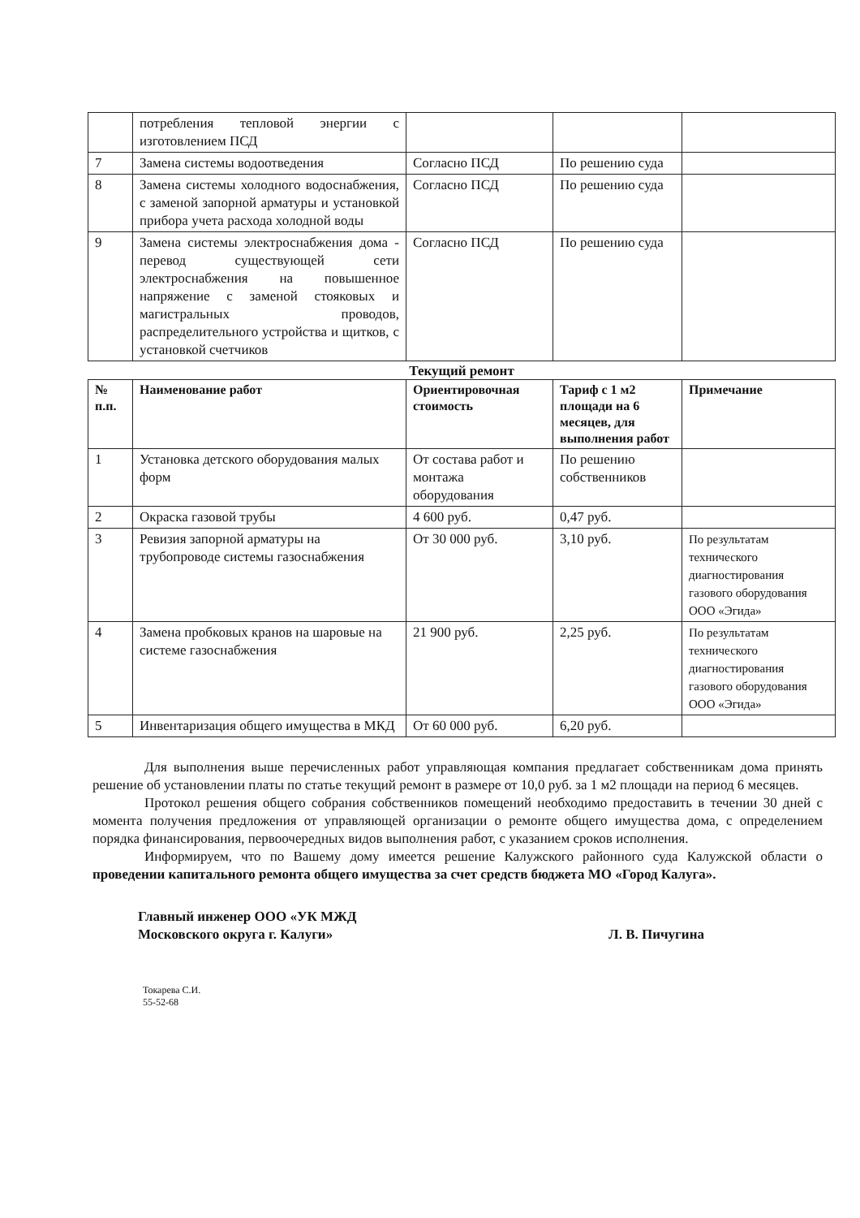| | потребления тепловой энергии с изготовлением ПСД | | | |
| 7 | Замена системы водоотведения | Согласно ПСД | По решению суда | |
| 8 | Замена системы холодного водоснабжения, с заменой запорной арматуры и установкой прибора учета расхода холодной воды | Согласно ПСД | По решению суда | |
| 9 | Замена системы электроснабжения дома - перевод существующей сети электроснабжения на повышенное напряжение с заменой стояковых и магистральных проводов, распределительного устройства и щитков, с установкой счетчиков | Согласно ПСД | По решению суда | |
Текущий ремонт
| № п.п. | Наименование работ | Ориентировочная стоимость | Тариф с 1 м2 площади на 6 месяцев, для выполнения работ | Примечание |
| --- | --- | --- | --- | --- |
| 1 | Установка детского оборудования малых форм | От состава работ и монтажа оборудования | По решению собственников | |
| 2 | Окраска газовой трубы | 4 600 руб. | 0,47 руб. | |
| 3 | Ревизия запорной арматуры на трубопроводе системы газоснабжения | От 30 000 руб. | 3,10 руб. | По результатам технического диагностирования газового оборудования ООО «Эгида» |
| 4 | Замена пробковых кранов на шаровые на системе газоснабжения | 21 900 руб. | 2,25 руб. | По результатам технического диагностирования газового оборудования ООО «Эгида» |
| 5 | Инвентаризация общего имущества в МКД | От 60 000 руб. | 6,20 руб. | |
Для выполнения выше перечисленных работ управляющая компания предлагает собственникам дома принять решение об установлении платы по статье текущий ремонт в размере от 10,0 руб. за 1 м2 площади на период 6 месяцев.
Протокол решения общего собрания собственников помещений необходимо предоставить в течении 30 дней с момента получения предложения от управляющей организации о ремонте общего имущества дома, с определением порядка финансирования, первоочередных видов выполнения работ, с указанием сроков исполнения.
Информируем, что по Вашему дому имеется решение Калужского районного суда Калужской области о проведении капитального ремонта общего имущества за счет средств бюджета МО «Город Калуга».
Главный инженер ООО «УК МЖД
Московского округа г. Калуги»
Л. В. Пичугина
Токарева С.И.
55-52-68